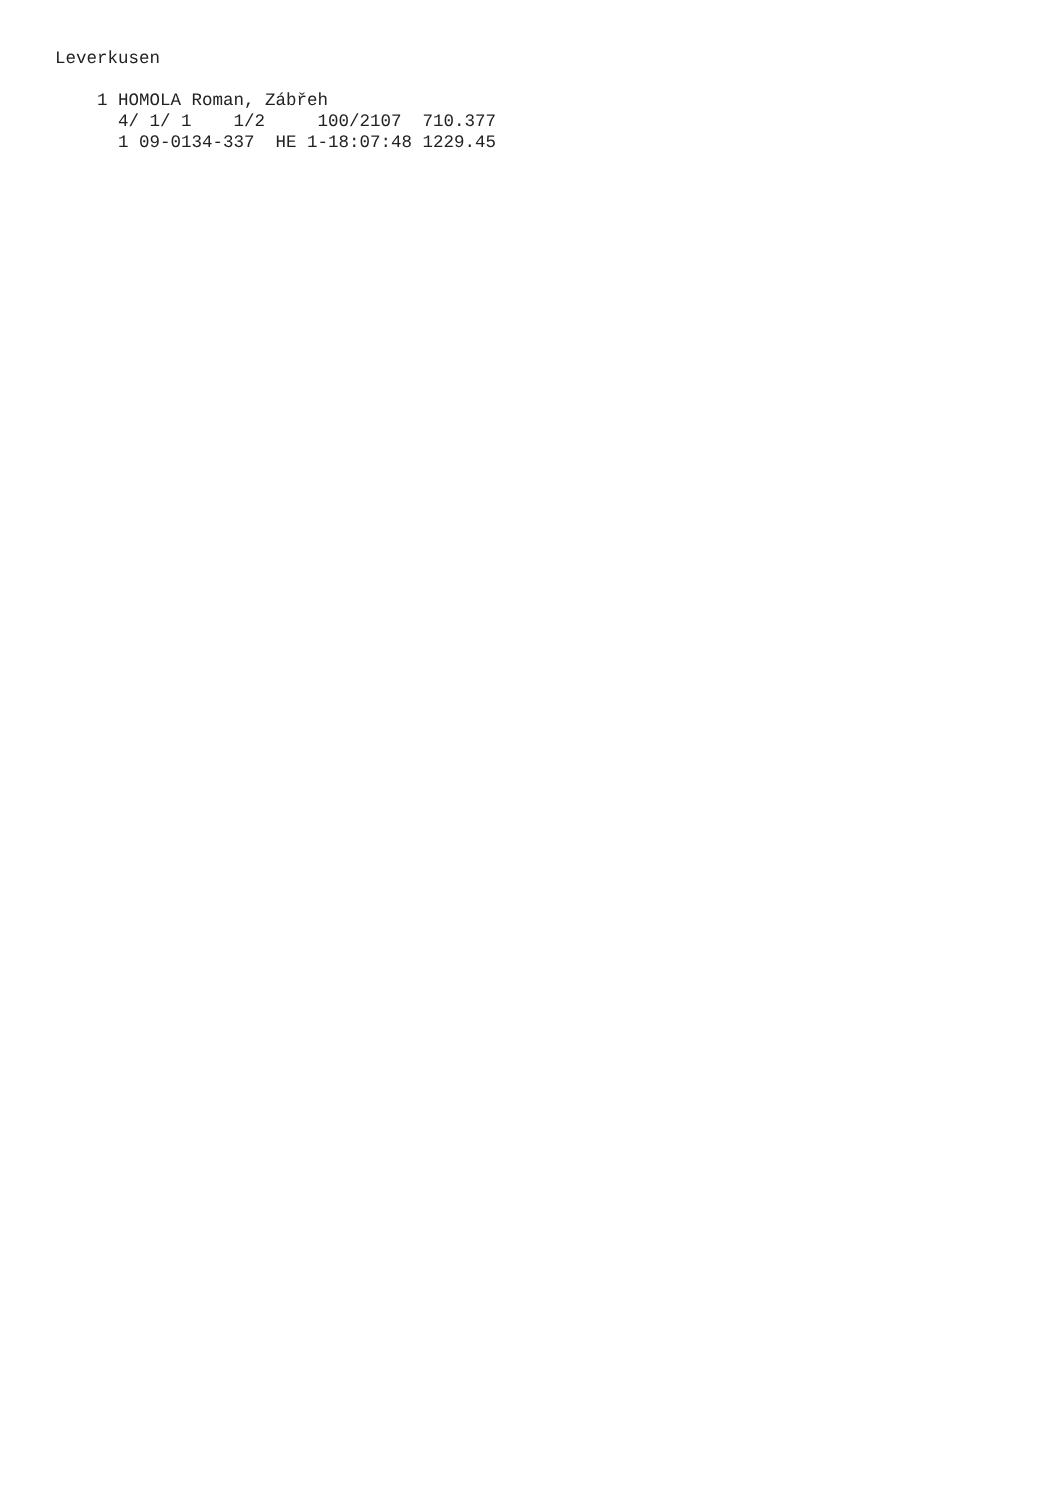Leverkusen

    1 HOMOLA Roman, Zábřeh
      4/ 1/ 1    1/2     100/2107  710.377
      1 09-0134-337  HE 1-18:07:48 1229.45